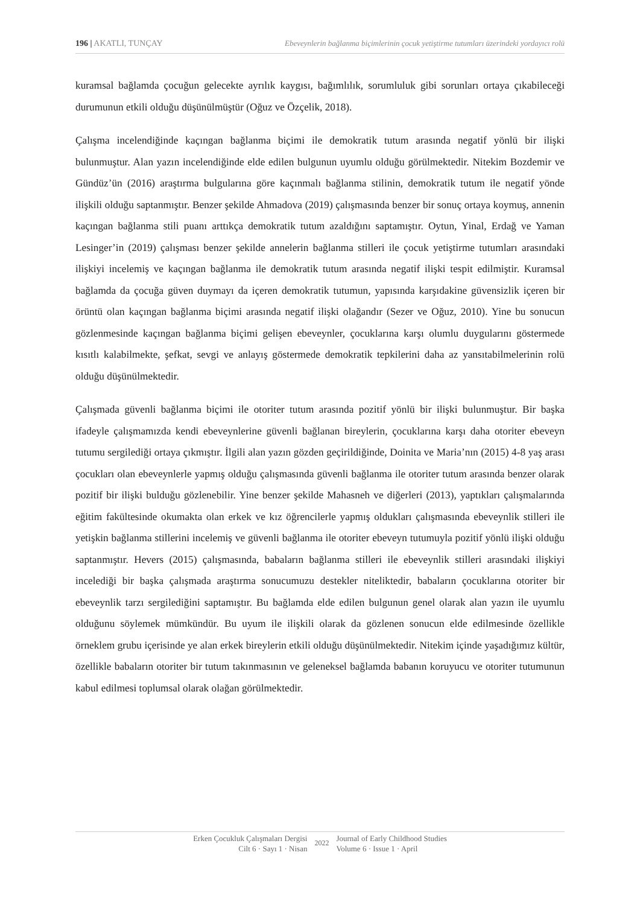196 | AKATLI, TUNÇAY Ebeveynlerin bağlanma biçimlerinin çocuk yetiştirme tutumları üzerindeki yordayıcı rolü
kuramsal bağlamda çocuğun gelecekte ayrılık kaygısı, bağımlılık, sorumluluk gibi sorunları ortaya çıkabileceği durumunun etkili olduğu düşünülmüştür (Oğuz ve Özçelik, 2018).
Çalışma incelendiğinde kaçıngan bağlanma biçimi ile demokratik tutum arasında negatif yönlü bir ilişki bulunmuştur. Alan yazın incelendiğinde elde edilen bulgunun uyumlu olduğu görülmektedir. Nitekim Bozdemir ve Gündüz’ün (2016) araştırma bulgularına göre kaçınmalı bağlanma stilinin, demokratik tutum ile negatif yönde ilişkili olduğu saptanmıştır. Benzer şekilde Ahmadova (2019) çalışmasında benzer bir sonuç ortaya koymuş, annenin kaçıngan bağlanma stili puanı arttıkça demokratik tutum azaldığını saptamıştır. Oytun, Yinal, Erdağ ve Yaman Lesinger’in (2019) çalışması benzer şekilde annelerin bağlanma stilleri ile çocuk yetiştirme tutumları arasındaki ilişkiyi incelemiş ve kaçıngan bağlanma ile demokratik tutum arasında negatif ilişki tespit edilmiştir. Kuramsal bağlamda da çocuğa güven duymayı da içeren demokratik tutumun, yapısında karşıdakine güvensizlik içeren bir örüntü olan kaçıngan bağlanma biçimi arasında negatif ilişki olağandır (Sezer ve Oğuz, 2010). Yine bu sonucun gözlenmesinde kaçıngan bağlanma biçimi gelişen ebeveynler, çocuklarına karşı olumlu duygularını göstermede kısıtlı kalabilmekte, şefkat, sevgi ve anlayış göstermede demokratik tepkilerini daha az yansıtabilmelerinin rolü olduğu düşünülmektedir.
Çalışmada güvenli bağlanma biçimi ile otoriter tutum arasında pozitif yönlü bir ilişki bulunmuştur. Bir başka ifadeyle çalışmamızda kendi ebeveynlerine güvenli bağlanan bireylerin, çocuklarına karşı daha otoriter ebeveyn tutumu sergilediği ortaya çıkmıştır. İlgili alan yazın gözden geçirildiğinde, Doinita ve Maria’nın (2015) 4-8 yaş arası çocukları olan ebeveynlerle yapmış olduğu çalışmasında güvenli bağlanma ile otoriter tutum arasında benzer olarak pozitif bir ilişki bulduğu gözlenebilir. Yine benzer şekilde Mahasneh ve diğerleri (2013), yaptıkları çalışmalarında eğitim fakültesinde okumakta olan erkek ve kız öğrencilerle yapmış oldukları çalışmasında ebeveynlik stilleri ile yetişkin bağlanma stillerini incelemiş ve güvenli bağlanma ile otoriter ebeveyn tutumuyla pozitif yönlü ilişki olduğu saptanmıştır. Hevers (2015) çalışmasında, babaların bağlanma stilleri ile ebeveynlik stilleri arasındaki ilişkiyi incelediği bir başka çalışmada araştırma sonucumuzu destekler niteliktedir, babaların çocuklarına otoriter bir ebeveynlik tarzı sergilediğini saptamıştır. Bu bağlamda elde edilen bulgunun genel olarak alan yazın ile uyumlu olduğunu söylemek mümkündür. Bu uyum ile ilişkili olarak da gözlenen sonucun elde edilmesinde özellikle örneklem grubu içerisinde ye alan erkek bireylerin etkili olduğu düşünülmektedir. Nitekim içinde yaşadığımız kültür, özellikle babaların otoriter bir tutum takınmasının ve geleneksel bağlamda babanın koruyucu ve otoriter tutumunun kabul edilmesi toplumsal olarak olağan görülmektedir.
Erken Çocukluk Çalışmaları Dergisi
Cilt 6 · Sayı 1 · Nisan
2022
Journal of Early Childhood Studies
Volume 6 · Issue 1 · April